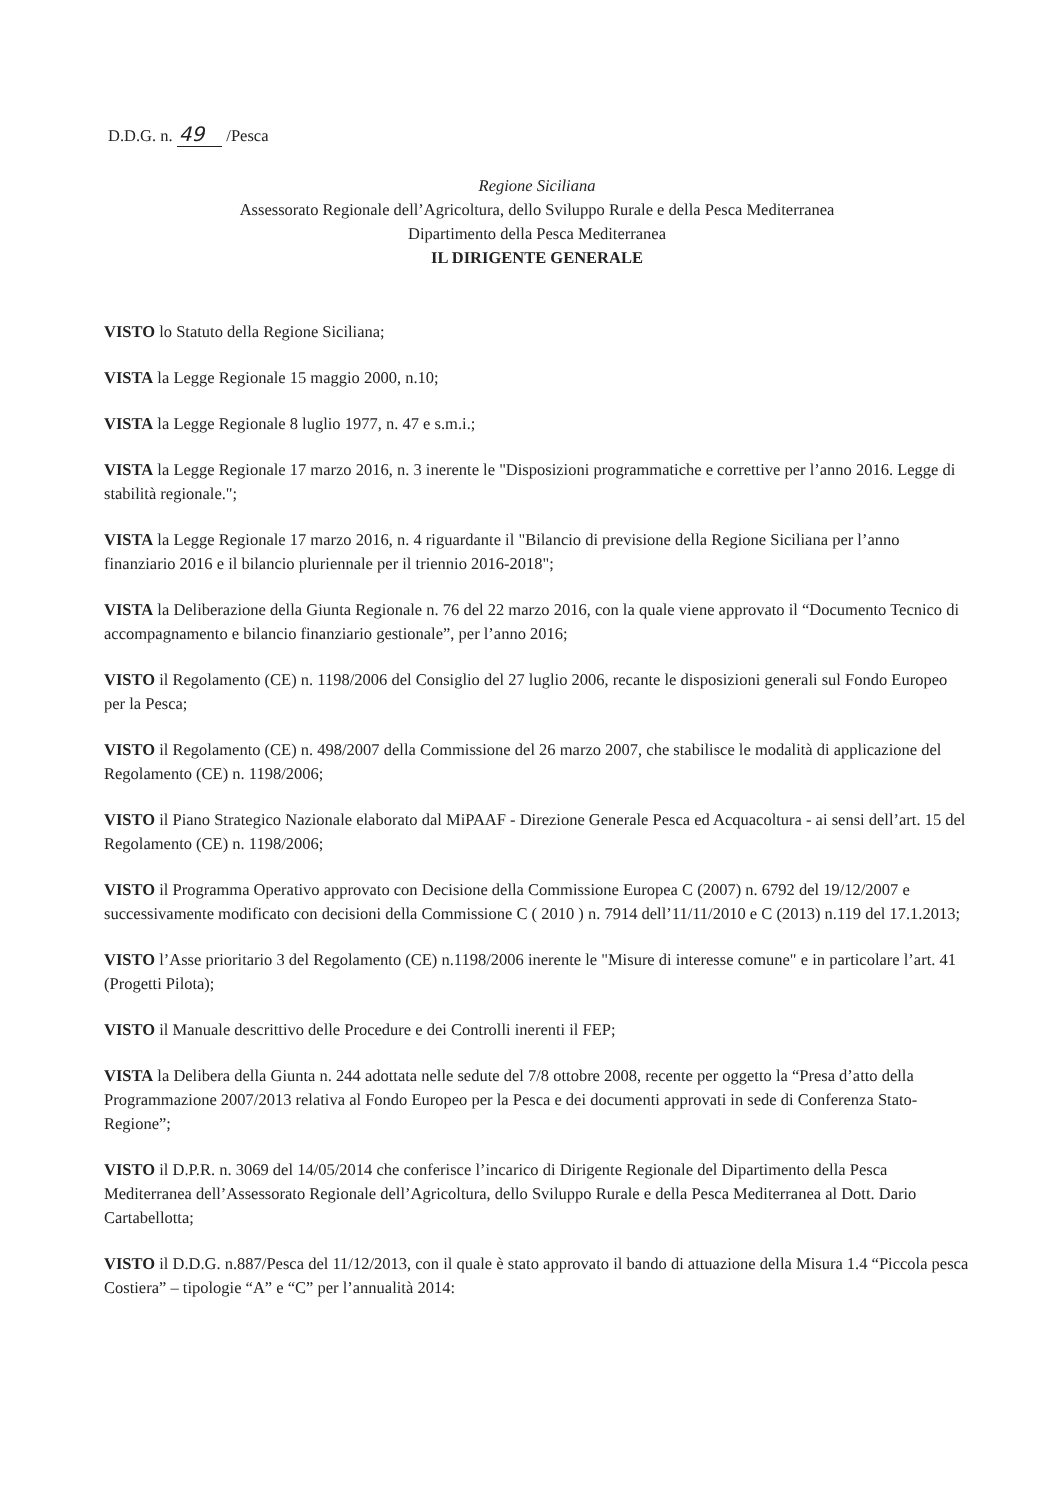D.D.G. n. 49 /Pesca
Regione Siciliana
Assessorato Regionale dell’Agricoltura, dello Sviluppo Rurale e della Pesca Mediterranea
Dipartimento della Pesca Mediterranea
IL DIRIGENTE GENERALE
VISTO lo Statuto della Regione Siciliana;
VISTA la Legge Regionale 15 maggio 2000, n.10;
VISTA la Legge Regionale 8 luglio 1977, n. 47 e s.m.i.;
VISTA la Legge Regionale 17 marzo 2016, n. 3 inerente le "Disposizioni programmatiche e correttive per l’anno 2016. Legge di stabilità regionale.";
VISTA la Legge Regionale 17 marzo 2016, n. 4 riguardante il "Bilancio di previsione della Regione Siciliana per l’anno finanziario 2016 e il bilancio pluriennale per il triennio 2016-2018";
VISTA la Deliberazione della Giunta Regionale n. 76 del 22 marzo 2016, con la quale viene approvato il “Documento Tecnico di accompagnamento e bilancio finanziario gestionale”, per l’anno 2016;
VISTO il Regolamento (CE) n. 1198/2006 del Consiglio del 27 luglio 2006, recante le disposizioni generali sul Fondo Europeo per la Pesca;
VISTO il Regolamento (CE) n. 498/2007 della Commissione del 26 marzo 2007, che stabilisce le modalità di applicazione del Regolamento (CE) n. 1198/2006;
VISTO il Piano Strategico Nazionale elaborato dal MiPAAF - Direzione Generale Pesca ed Acquacoltura - ai sensi dell’art. 15 del Regolamento (CE) n. 1198/2006;
VISTO il Programma Operativo approvato con Decisione della Commissione Europea C (2007) n. 6792 del 19/12/2007 e successivamente modificato con decisioni della Commissione C ( 2010 ) n. 7914 dell’11/11/2010 e C (2013) n.119 del 17.1.2013;
VISTO l’Asse prioritario 3 del Regolamento (CE) n.1198/2006 inerente le "Misure di interesse comune" e in particolare l’art. 41 (Progetti Pilota);
VISTO il Manuale descrittivo delle Procedure e dei Controlli inerenti il FEP;
VISTA la Delibera della Giunta n. 244 adottata nelle sedute del 7/8 ottobre 2008, recente per oggetto la “Presa d’atto della Programmazione 2007/2013 relativa al Fondo Europeo per la Pesca e dei documenti approvati in sede di Conferenza Stato- Regione”;
VISTO il D.P.R. n. 3069 del 14/05/2014 che conferisce l’incarico di Dirigente Regionale del Dipartimento della Pesca Mediterranea dell’Assessorato Regionale dell’Agricoltura, dello Sviluppo Rurale e della Pesca Mediterranea al Dott. Dario Cartabellotta;
VISTO il D.D.G. n.887/Pesca del 11/12/2013, con il quale è stato approvato il bando di attuazione della Misura 1.4 “Piccola pesca Costiera” – tipologie “A” e “C” per l’annualità 2014: